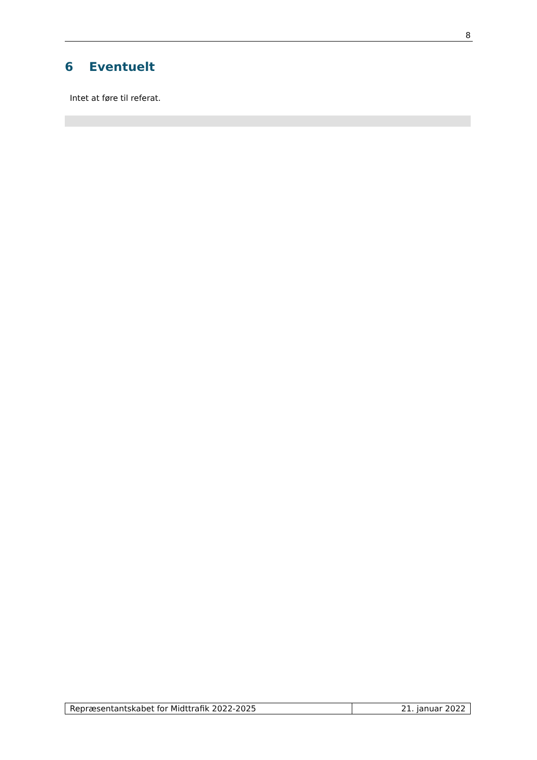8
6 Eventuelt
Intet at føre til referat.
| Repræsentantskabet for Midttrafik 2022-2025 | 21. januar 2022 |